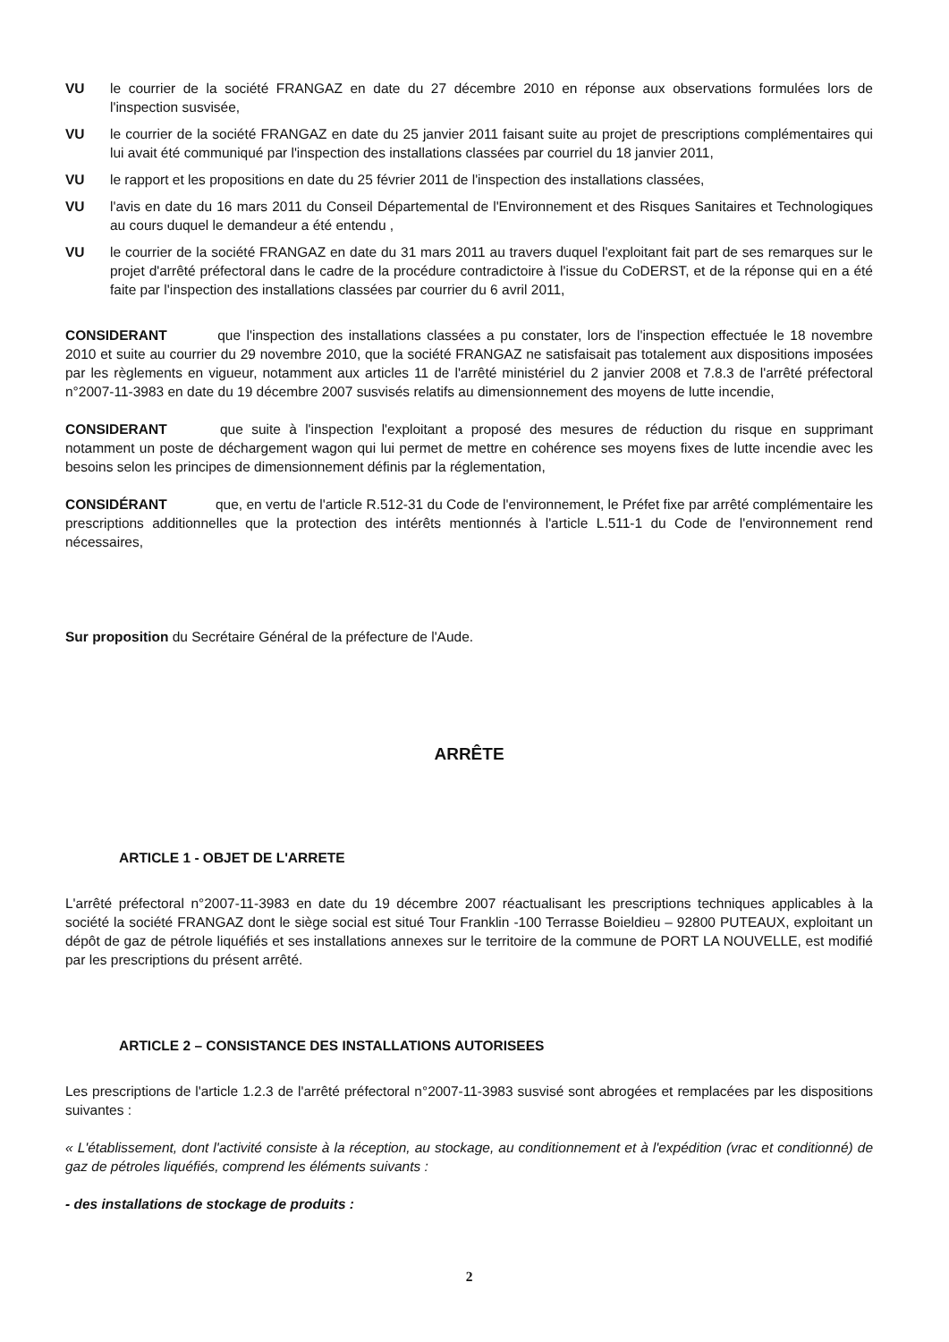VU le courrier de la société FRANGAZ en date du 27 décembre 2010 en réponse aux observations formulées lors de l'inspection susvisée,
VU le courrier de la société FRANGAZ en date du 25 janvier 2011 faisant suite au projet de prescriptions complémentaires qui lui avait été communiqué par l'inspection des installations classées par courriel du 18 janvier 2011,
VU le rapport et les propositions en date du 25 février 2011 de l'inspection des installations classées,
VU l'avis en date du 16 mars 2011 du Conseil Départemental de l'Environnement et des Risques Sanitaires et Technologiques au cours duquel le demandeur a été entendu ,
VU le courrier de la société FRANGAZ en date du 31 mars 2011 au travers duquel l'exploitant fait part de ses remarques sur le projet d'arrêté préfectoral dans le cadre de la procédure contradictoire à l'issue du CoDERST, et de la réponse qui en a été faite par l'inspection des installations classées par courrier du 6 avril 2011,
CONSIDERANT que l'inspection des installations classées a pu constater, lors de l'inspection effectuée le 18 novembre 2010 et suite au courrier du 29 novembre 2010, que la société FRANGAZ ne satisfaisait pas totalement aux dispositions imposées par les règlements en vigueur, notamment aux articles 11 de l'arrêté ministériel du 2 janvier 2008 et 7.8.3 de l'arrêté préfectoral n°2007-11-3983 en date du 19 décembre 2007 susvisés relatifs au dimensionnement des moyens de lutte incendie,
CONSIDERANT que suite à l'inspection l'exploitant a proposé des mesures de réduction du risque en supprimant notamment un poste de déchargement wagon qui lui permet de mettre en cohérence ses moyens fixes de lutte incendie avec les besoins selon les principes de dimensionnement définis par la réglementation,
CONSIDÉRANT que, en vertu de l'article R.512-31 du Code de l'environnement, le Préfet fixe par arrêté complémentaire les prescriptions additionnelles que la protection des intérêts mentionnés à l'article L.511-1 du Code de l'environnement rend nécessaires,
Sur proposition du Secrétaire Général de la préfecture de l'Aude.
ARRÊTE
ARTICLE 1 - OBJET DE L'ARRETE
L'arrêté préfectoral n°2007-11-3983 en date du 19 décembre 2007 réactualisant les prescriptions techniques applicables à la société la société FRANGAZ dont le siège social est situé Tour Franklin -100 Terrasse Boieldieu – 92800 PUTEAUX, exploitant un dépôt de gaz de pétrole liquéfiés et ses installations annexes sur le territoire de la commune de PORT LA NOUVELLE, est modifié par les prescriptions du présent arrêté.
ARTICLE 2 – CONSISTANCE DES INSTALLATIONS AUTORISEES
Les prescriptions de l'article 1.2.3 de l'arrêté préfectoral n°2007-11-3983 susvisé sont abrogées et remplacées par les dispositions suivantes :
« L'établissement, dont l'activité consiste à la réception, au stockage, au conditionnement et à l'expédition (vrac et conditionné) de gaz de pétroles liquéfiés, comprend les éléments suivants :
- des installations de stockage de produits :
2